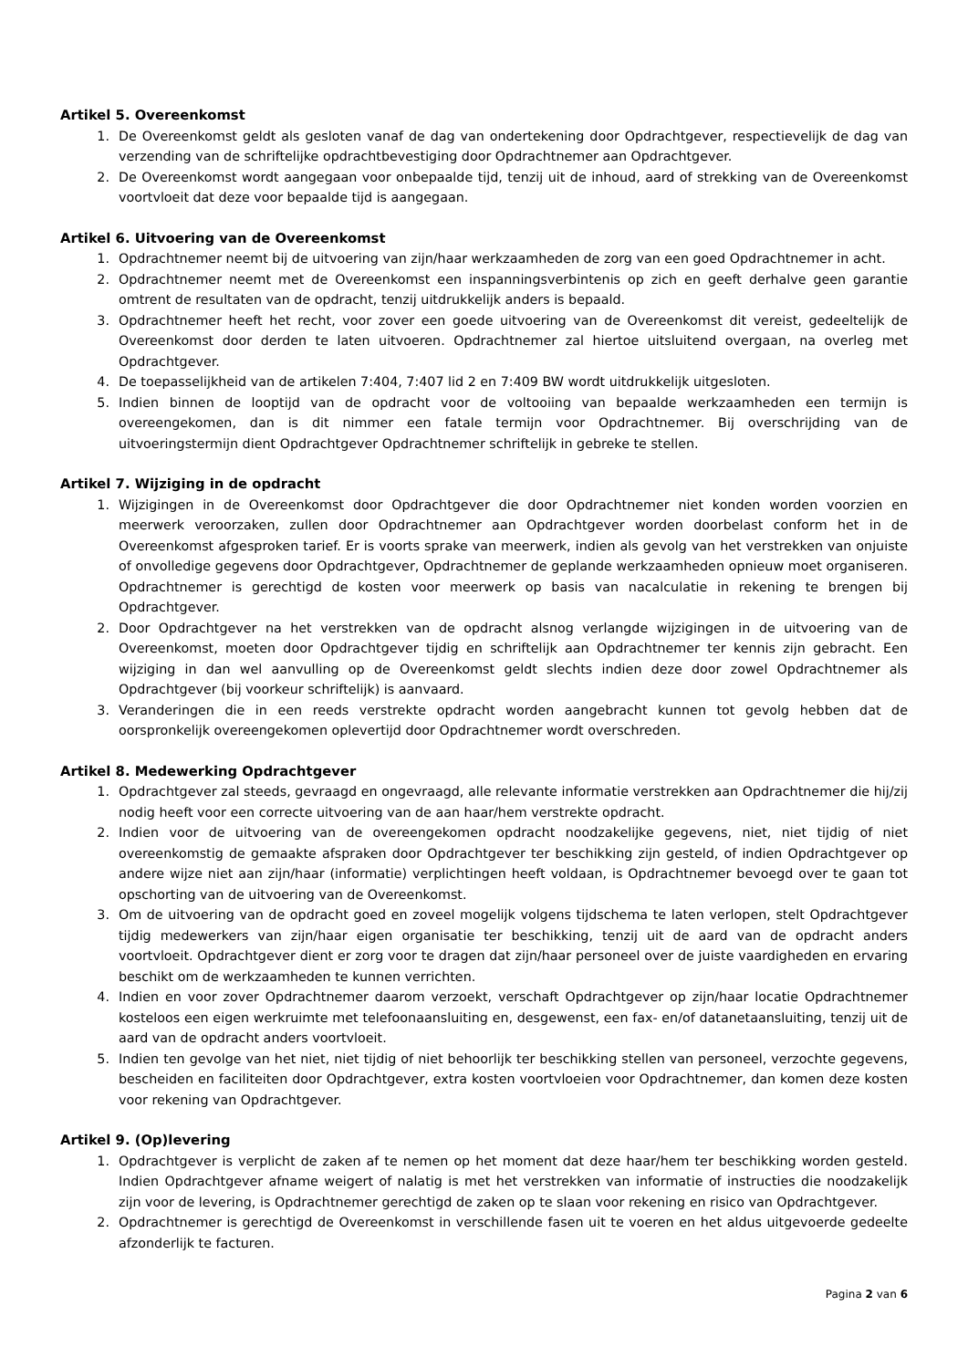Artikel 5. Overeenkomst
1. De Overeenkomst geldt als gesloten vanaf de dag van ondertekening door Opdrachtgever, respectievelijk de dag van verzending van de schriftelijke opdrachtbevestiging door Opdrachtnemer aan Opdrachtgever.
2. De Overeenkomst wordt aangegaan voor onbepaalde tijd, tenzij uit de inhoud, aard of strekking van de Overeenkomst voortvloeit dat deze voor bepaalde tijd is aangegaan.
Artikel 6. Uitvoering van de Overeenkomst
1. Opdrachtnemer neemt bij de uitvoering van zijn/haar werkzaamheden de zorg van een goed Opdrachtnemer in acht.
2. Opdrachtnemer neemt met de Overeenkomst een inspanningsverbintenis op zich en geeft derhalve geen garantie omtrent de resultaten van de opdracht, tenzij uitdrukkelijk anders is bepaald.
3. Opdrachtnemer heeft het recht, voor zover een goede uitvoering van de Overeenkomst dit vereist, gedeeltelijk de Overeenkomst door derden te laten uitvoeren. Opdrachtnemer zal hiertoe uitsluitend overgaan, na overleg met Opdrachtgever.
4. De toepasselijkheid van de artikelen 7:404, 7:407 lid 2 en 7:409 BW wordt uitdrukkelijk uitgesloten.
5. Indien binnen de looptijd van de opdracht voor de voltooiing van bepaalde werkzaamheden een termijn is overeengekomen, dan is dit nimmer een fatale termijn voor Opdrachtnemer. Bij overschrijding van de uitvoeringstermijn dient Opdrachtgever Opdrachtnemer schriftelijk in gebreke te stellen.
Artikel 7. Wijziging in de opdracht
1. Wijzigingen in de Overeenkomst door Opdrachtgever die door Opdrachtnemer niet konden worden voorzien en meerwerk veroorzaken, zullen door Opdrachtnemer aan Opdrachtgever worden doorbelast conform het in de Overeenkomst afgesproken tarief. Er is voorts sprake van meerwerk, indien als gevolg van het verstrekken van onjuiste of onvolledige gegevens door Opdrachtgever, Opdrachtnemer de geplande werkzaamheden opnieuw moet organiseren. Opdrachtnemer is gerechtigd de kosten voor meerwerk op basis van nacalculatie in rekening te brengen bij Opdrachtgever.
2. Door Opdrachtgever na het verstrekken van de opdracht alsnog verlangde wijzigingen in de uitvoering van de Overeenkomst, moeten door Opdrachtgever tijdig en schriftelijk aan Opdrachtnemer ter kennis zijn gebracht. Een wijziging in dan wel aanvulling op de Overeenkomst geldt slechts indien deze door zowel Opdrachtnemer als Opdrachtgever (bij voorkeur schriftelijk) is aanvaard.
3. Veranderingen die in een reeds verstrekte opdracht worden aangebracht kunnen tot gevolg hebben dat de oorspronkelijk overeengekomen oplevertijd door Opdrachtnemer wordt overschreden.
Artikel 8. Medewerking Opdrachtgever
1. Opdrachtgever zal steeds, gevraagd en ongevraagd, alle relevante informatie verstrekken aan Opdrachtnemer die hij/zij nodig heeft voor een correcte uitvoering van de aan haar/hem verstrekte opdracht.
2. Indien voor de uitvoering van de overeengekomen opdracht noodzakelijke gegevens, niet, niet tijdig of niet overeenkomstig de gemaakte afspraken door Opdrachtgever ter beschikking zijn gesteld, of indien Opdrachtgever op andere wijze niet aan zijn/haar (informatie) verplichtingen heeft voldaan, is Opdrachtnemer bevoegd over te gaan tot opschorting van de uitvoering van de Overeenkomst.
3. Om de uitvoering van de opdracht goed en zoveel mogelijk volgens tijdschema te laten verlopen, stelt Opdrachtgever tijdig medewerkers van zijn/haar eigen organisatie ter beschikking, tenzij uit de aard van de opdracht anders voortvloeit. Opdrachtgever dient er zorg voor te dragen dat zijn/haar personeel over de juiste vaardigheden en ervaring beschikt om de werkzaamheden te kunnen verrichten.
4. Indien en voor zover Opdrachtnemer daarom verzoekt, verschaft Opdrachtgever op zijn/haar locatie Opdrachtnemer kosteloos een eigen werkruimte met telefoonaansluiting en, desgewenst, een fax- en/of datanetaansluiting, tenzij uit de aard van de opdracht anders voortvloeit.
5. Indien ten gevolge van het niet, niet tijdig of niet behoorlijk ter beschikking stellen van personeel, verzochte gegevens, bescheiden en faciliteiten door Opdrachtgever, extra kosten voortvloeien voor Opdrachtnemer, dan komen deze kosten voor rekening van Opdrachtgever.
Artikel 9. (Op)levering
1. Opdrachtgever is verplicht de zaken af te nemen op het moment dat deze haar/hem ter beschikking worden gesteld. Indien Opdrachtgever afname weigert of nalatig is met het verstrekken van informatie of instructies die noodzakelijk zijn voor de levering, is Opdrachtnemer gerechtigd de zaken op te slaan voor rekening en risico van Opdrachtgever.
2. Opdrachtnemer is gerechtigd de Overeenkomst in verschillende fasen uit te voeren en het aldus uitgevoerde gedeelte afzonderlijk te facturen.
Pagina 2 van 6